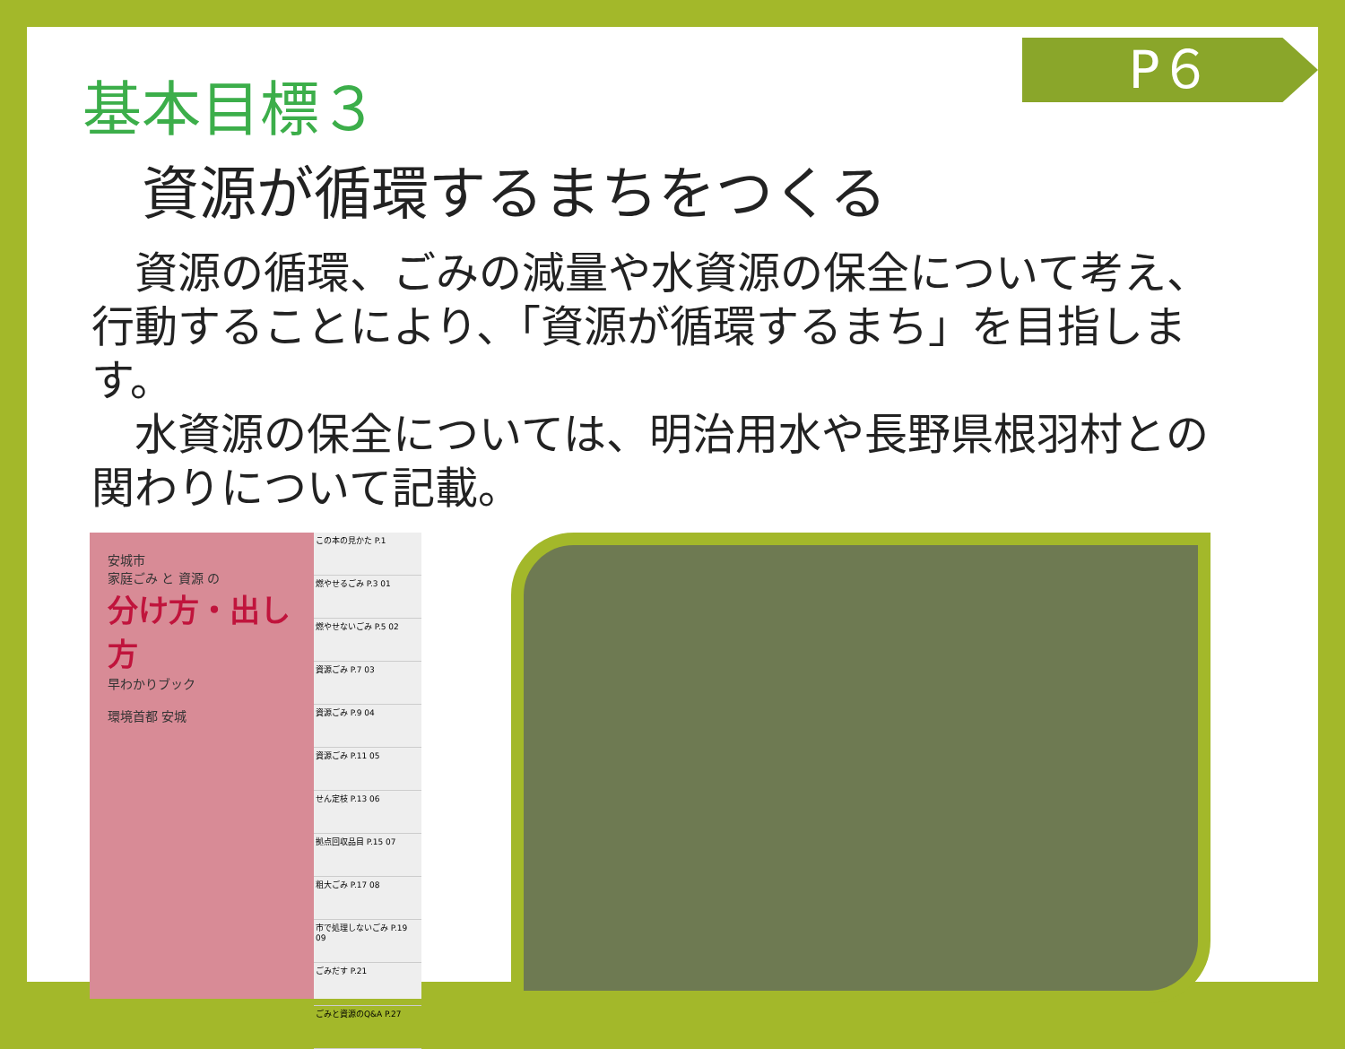P６
基本目標３
資源が循環するまちをつくる
　資源の循環、ごみの減量や水資源の保全について考え、行動することにより、「資源が循環するまち」を目指します。
　水資源の保全については、明治用水や長野県根羽村との関わりについて記載。
安城市
家庭ごみ と 資源 の
分け方・出し方
早わかりブック
環境首都 安城
この本の見かた P.1
燃やせるごみ P.3 01
燃やせないごみ P.5 02
資源ごみ P.7 03
資源ごみ P.9 04
資源ごみ P.11 05
せん定枝 P.13 06
拠点回収品目 P.15 07
粗大ごみ P.17 08
市で処理しないごみ P.19 09
ごみだす P.21
ごみと資源のQ&A P.27